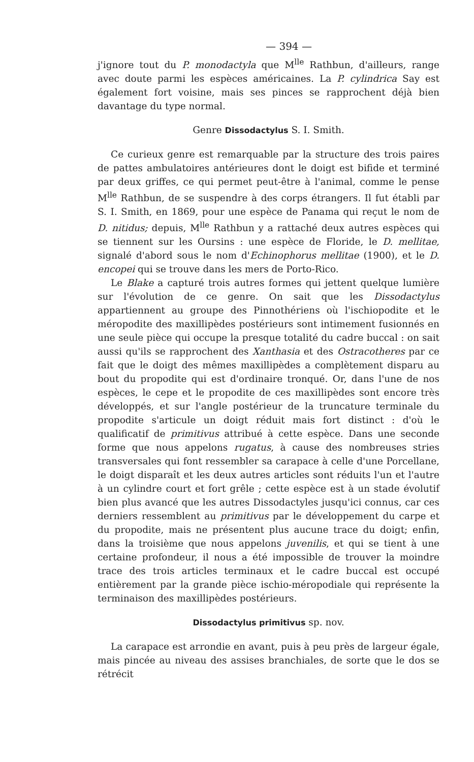— 394 —
j'ignore tout du P. monodactyla que M<sup>lle</sup> Rathbun, d'ailleurs, range avec doute parmi les espèces américaines. La P. cylindrica Say est également fort voisine, mais ses pinces se rapprochent déjà bien davantage du type normal.
Genre Dissodactylus S. I. Smith.
Ce curieux genre est remarquable par la structure des trois paires de pattes ambulatoires antérieures dont le doigt est bifide et terminé par deux griffes, ce qui permet peut-être à l'animal, comme le pense M<sup>lle</sup> Rathbun, de se suspendre à des corps étrangers. Il fut établi par S. I. Smith, en 1869, pour une espèce de Panama qui reçut le nom de D. nitidus; depuis, M<sup>lle</sup> Rathbun y a rattaché deux autres espèces qui se tiennent sur les Oursins : une espèce de Floride, le D. mellitae, signalé d'abord sous le nom d'Echinophorus mellitae (1900), et le D. encopei qui se trouve dans les mers de Porto-Rico.
Le Blake a capturé trois autres formes qui jettent quelque lumière sur l'évolution de ce genre. On sait que les Dissodactylus appartiennent au groupe des Pinnothériens où l'ischiopodite et le méropodite des maxillipèdes postérieurs sont intimement fusionnés en une seule pièce qui occupe la presque totalité du cadre buccal : on sait aussi qu'ils se rapprochent des Xanthasia et des Ostracotheres par ce fait que le doigt des mêmes maxillipèdes a complètement disparu au bout du propodite qui est d'ordinaire tronqué. Or, dans l'une de nos espèces, le cepe et le propodite de ces maxillipèdes sont encore très développés, et sur l'angle postérieur de la truncature terminale du propodite s'articule un doigt réduit mais fort distinct : d'où le qualificatif de primitivus attribué à cette espèce. Dans une seconde forme que nous appelons rugatus, à cause des nombreuses stries transversales qui font ressembler sa carapace à celle d'une Porcellane, le doigt disparaît et les deux autres articles sont réduits l'un et l'autre à un cylindre court et fort grêle ; cette espèce est à un stade évolutif bien plus avancé que les autres Dissodactyles jusqu'ici connus, car ces derniers ressemblent au primitivus par le développement du carpe et du propodite, mais ne présentent plus aucune trace du doigt; enfin, dans la troisième que nous appelons juvenilis, et qui se tient à une certaine profondeur, il nous a été impossible de trouver la moindre trace des trois articles terminaux et le cadre buccal est occupé entièrement par la grande pièce ischio-méropodiale qui représente la terminaison des maxillipèdes postérieurs.
Dissodactylus primitivus sp. nov.
La carapace est arrondie en avant, puis à peu près de largeur égale, mais pincée au niveau des assises branchiales, de sorte que le dos se rétrécit